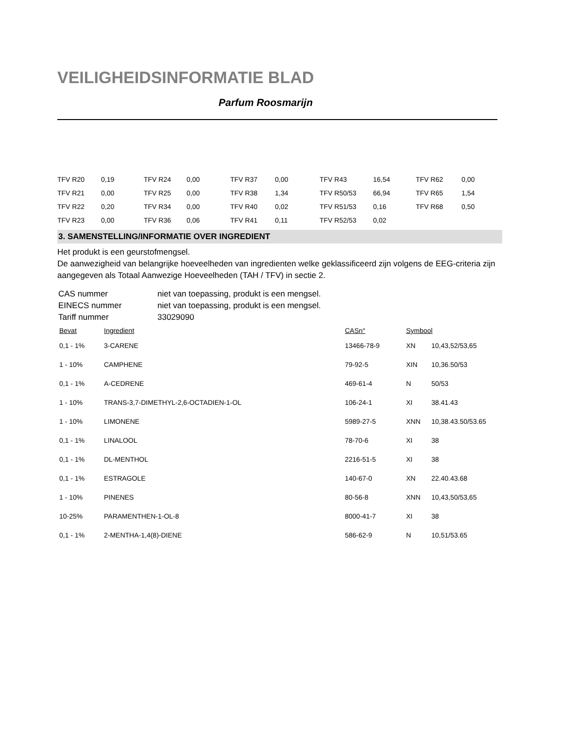VEILIGHEIDSINFORMATIE BLAD
Parfum Roosmarijn
| TFV R20 | 0,19 | TFV R24 | 0,00 | TFV R37 | 0,00 | TFV R43 | 16,54 | TFV R62 | 0,00 |
| TFV R21 | 0,00 | TFV R25 | 0,00 | TFV R38 | 1,34 | TFV R50/53 | 66,94 | TFV R65 | 1,54 |
| TFV R22 | 0,20 | TFV R34 | 0,00 | TFV R40 | 0,02 | TFV R51/53 | 0,16 | TFV R68 | 0,50 |
| TFV R23 | 0,00 | TFV R36 | 0,06 | TFV R41 | 0,11 | TFV R52/53 | 0,02 | | |
3. SAMENSTELLING/INFORMATIE OVER INGREDIENT
Het produkt is een geurstofmengsel.
De aanwezigheid van belangrijke hoeveelheden van ingredienten welke geklassificeerd zijn volgens de EEG-criteria zijn aangegeven als Totaal Aanwezige Hoeveelheden (TAH / TFV) in sectie 2.
| CAS nummer | niet van toepassing, produkt is een mengsel. |
| EINECS nummer | niet van toepassing, produkt is een mengsel. |
| Tariff nummer | 33029090 |
| Bevat | Ingredient | CASn° | Symbool | |
| --- | --- | --- | --- | --- |
| 0,1 - 1% | 3-CARENE | 13466-78-9 | XN | 10,43,52/53,65 |
| 1 - 10% | CAMPHENE | 79-92-5 | XIN | 10,36.50/53 |
| 0,1 - 1% | A-CEDRENE | 469-61-4 | N | 50/53 |
| 1 - 10% | TRANS-3,7-DIMETHYL-2,6-OCTADIEN-1-OL | 106-24-1 | XI | 38.41.43 |
| 1 - 10% | LIMONENE | 5989-27-5 | XNN | 10,38.43.50/53.65 |
| 0,1 - 1% | LINALOOL | 78-70-6 | XI | 38 |
| 0,1 - 1% | DL-MENTHOL | 2216-51-5 | XI | 38 |
| 0,1 - 1% | ESTRAGOLE | 140-67-0 | XN | 22.40.43.68 |
| 1 - 10% | PINENES | 80-56-8 | XNN | 10,43,50/53,65 |
| 10-25% | PARAMENTHEN-1-OL-8 | 8000-41-7 | XI | 38 |
| 0,1 - 1% | 2-MENTHA-1,4(8)-DIENE | 586-62-9 | N | 10,51/53.65 |